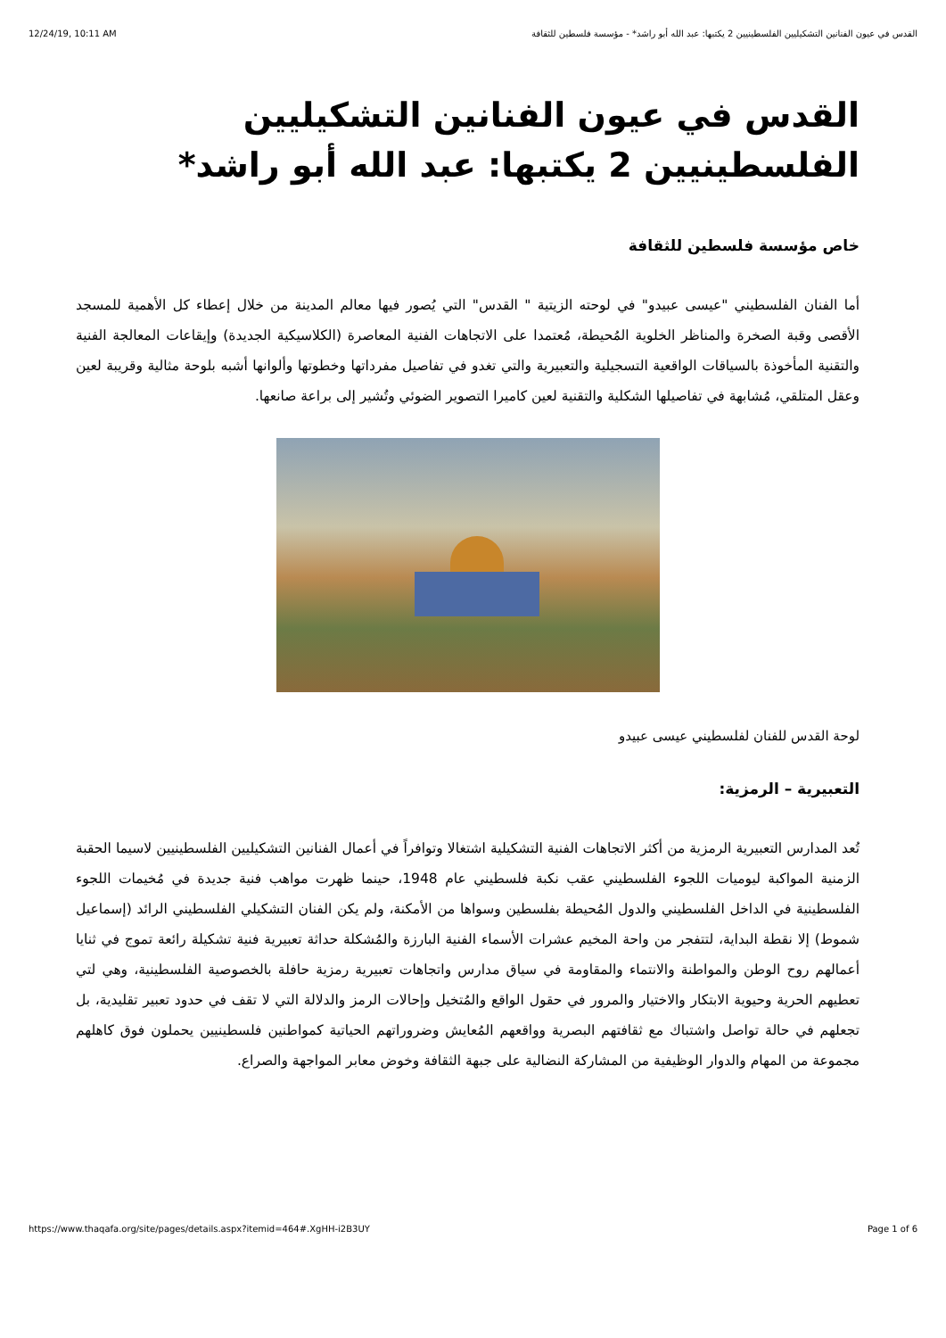12/24/19, 10:11 AM القدس في عيون الفنانين التشكيليين الفلسطينيين 2 يكتبها: عبد الله أبو راشد* - مؤسسة فلسطين للثقافة
القدس في عيون الفنانين التشكيليين الفلسطينيين 2 يكتبها: عبد الله أبو راشد*
خاص مؤسسة فلسطين للثقافة
أما الفنان الفلسطيني "عيسى عبيدو" في لوحته الزيتية " القدس" التي يُصور فيها معالم المدينة من خلال إعطاء كل الأهمية للمسجد الأقصى وقبة الصخرة والمناظر الخلوية المُحيطة، مُعتمدا على الاتجاهات الفنية المعاصرة (الكلاسيكية الجديدة) وإيقاعات المعالجة الفنية والتقنية المأخوذة بالسياقات الواقعية التسجيلية والتعبيرية والتي تغدو في تفاصيل مفرداتها وخطوتها وألوانها أشبه بلوحة مثالية وقريبة لعين وعقل المتلقي، مُشابهة في تفاصيلها الشكلية والتقنية لعين كاميرا التصوير الضوئي وتُشير إلى براعة صانعها.
لوحة القدس للفنان لفلسطيني عيسى عبيدو
التعبيرية – الرمزية:
تُعد المدارس التعبيرية الرمزية من أكثر الاتجاهات الفنية التشكيلية اشتغالا وتوافراً في أعمال الفنانين التشكيليين الفلسطينيين لاسيما الحقبة الزمنية المواكبة ليوميات اللجوء الفلسطيني عقب نكبة فلسطيني عام 1948، حينما ظهرت مواهب فنية جديدة في مُخيمات اللجوء الفلسطينية في الداخل الفلسطيني والدول المُحيطة بفلسطين وسواها من الأمكنة، ولم يكن الفنان التشكيلي الفلسطيني الرائد (إسماعيل شموط) إلا نقطة البداية، لتتفجر من واحة المخيم عشرات الأسماء الفنية البارزة والمُشكلة حداثة تعبيرية فنية تشكيلة رائعة تموج في ثنايا أعمالهم روح الوطن والمواطنة والانتماء والمقاومة في سياق مدارس واتجاهات تعبيرية رمزية حافلة بالخصوصية الفلسطينية، وهي لتي تعطيهم الحرية وحيوية الابتكار والاختيار والمرور في حقول الواقع والمُتخيل وإحالات الرمز والدلالة التي لا تقف في حدود تعبير تقليدية، بل تجعلهم في حالة تواصل واشتباك مع ثقافتهم البصرية وواقعهم المُعايش وضروراتهم الحياتية كمواطنين فلسطينيين يحملون فوق كاهلهم مجموعة من المهام والدوار الوظيفية من المشاركة النضالية على جبهة الثقافة وخوض معابر المواجهة والصراع.
https://www.thaqafa.org/site/pages/details.aspx?itemid=464#.XgHH-i2B3UY Page 1 of 6